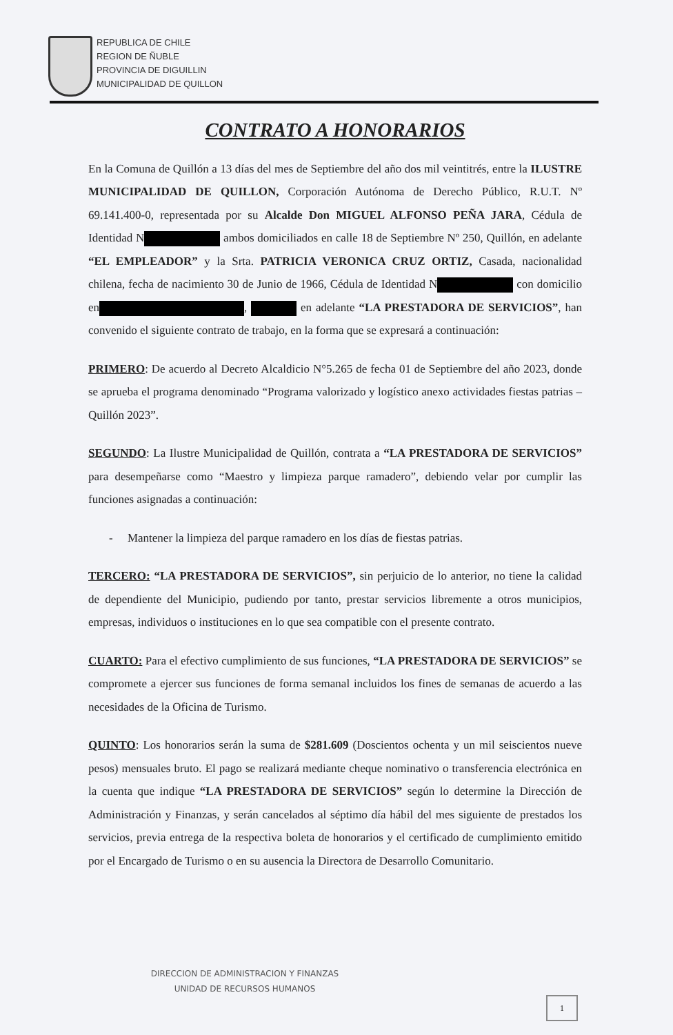REPUBLICA DE CHILE
REGION DE ÑUBLE
PROVINCIA DE DIGUILLIN
MUNICIPALIDAD DE QUILLON
CONTRATO A HONORARIOS
En la Comuna de Quillón a 13 días del mes de Septiembre del año dos mil veintitrés, entre la ILUSTRE MUNICIPALIDAD DE QUILLON, Corporación Autónoma de Derecho Público, R.U.T. Nº 69.141.400-0, representada por su Alcalde Don MIGUEL ALFONSO PEÑA JARA, Cédula de Identidad N ambos domiciliados en calle 18 de Septiembre Nº 250, Quillón, en adelante “EL EMPLEADOR” y la Srta. PATRICIA VERONICA CRUZ ORTIZ, Casada, nacionalidad chilena, fecha de nacimiento 30 de Junio de 1966, Cédula de Identidad N con domicilio en , en adelante “LA PRESTADORA DE SERVICIOS”, han convenido el siguiente contrato de trabajo, en la forma que se expresará a continuación:
PRIMERO: De acuerdo al Decreto Alcaldicio N°5.265 de fecha 01 de Septiembre del año 2023, donde se aprueba el programa denominado “Programa valorizado y logístico anexo actividades fiestas patrias – Quillón 2023”.
SEGUNDO: La Ilustre Municipalidad de Quillón, contrata a “LA PRESTADORA DE SERVICIOS” para desempeñarse como “Maestro y limpieza parque ramadero”, debiendo velar por cumplir las funciones asignadas a continuación:
- Mantener la limpieza del parque ramadero en los días de fiestas patrias.
TERCERO: “LA PRESTADORA DE SERVICIOS”, sin perjuicio de lo anterior, no tiene la calidad de dependiente del Municipio, pudiendo por tanto, prestar servicios libremente a otros municipios, empresas, individuos o instituciones en lo que sea compatible con el presente contrato.
CUARTO: Para el efectivo cumplimiento de sus funciones, “LA PRESTADORA DE SERVICIOS” se compromete a ejercer sus funciones de forma semanal incluidos los fines de semanas de acuerdo a las necesidades de la Oficina de Turismo.
QUINTO: Los honorarios serán la suma de $281.609 (Doscientos ochenta y un mil seiscientos nueve pesos) mensuales bruto. El pago se realizará mediante cheque nominativo o transferencia electrónica en la cuenta que indique “LA PRESTADORA DE SERVICIOS” según lo determine la Dirección de Administración y Finanzas, y serán cancelados al séptimo día hábil del mes siguiente de prestados los servicios, previa entrega de la respectiva boleta de honorarios y el certificado de cumplimiento emitido por el Encargado de Turismo o en su ausencia la Directora de Desarrollo Comunitario.
DIRECCION DE ADMINISTRACION Y FINANZAS
UNIDAD DE RECURSOS HUMANOS
1